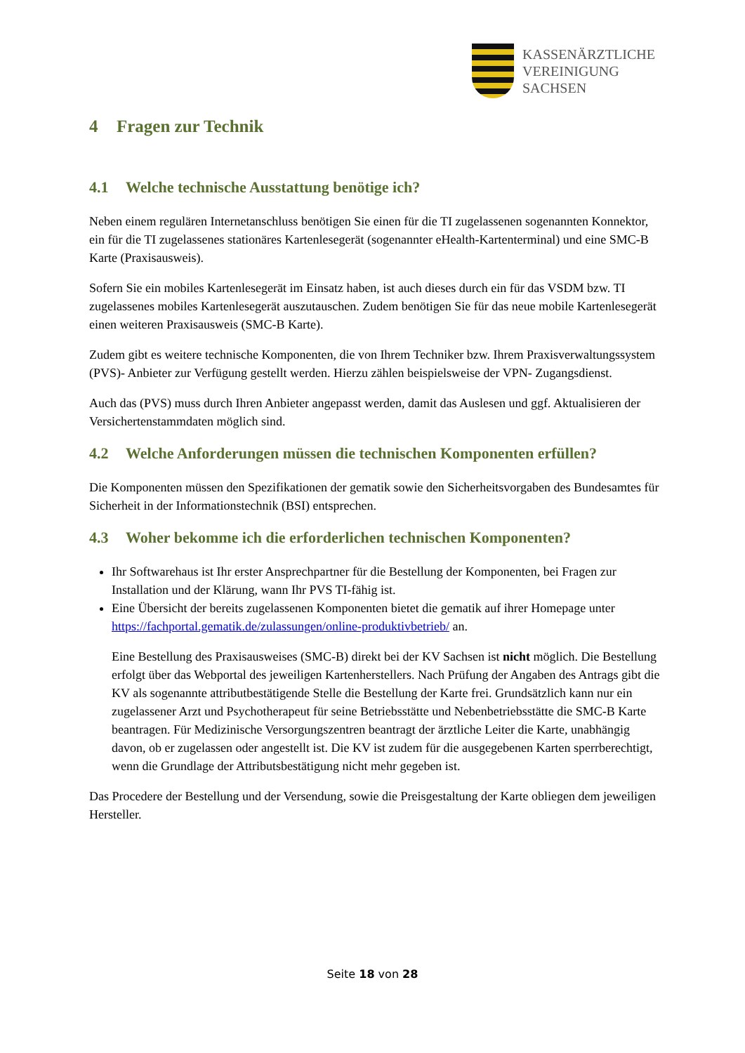KASSENÄRZTLICHE
VEREINIGUNG
SACHSEN
4 Fragen zur Technik
4.1 Welche technische Ausstattung benötige ich?
Neben einem regulären Internetanschluss benötigen Sie einen für die TI zugelassenen sogenannten Konnektor, ein für die TI zugelassenes stationäres Kartenlesegerät (sogenannter eHealth-Kartenterminal) und eine SMC-B Karte (Praxisausweis).
Sofern Sie ein mobiles Kartenlesegerät im Einsatz haben, ist auch dieses durch ein für das VSDM bzw. TI zugelassenes mobiles Kartenlesegerät auszutauschen. Zudem benötigen Sie für das neue mobile Kartenlesegerät einen weiteren Praxisausweis (SMC-B Karte).
Zudem gibt es weitere technische Komponenten, die von Ihrem Techniker bzw. Ihrem Praxisverwaltungssystem (PVS)- Anbieter zur Verfügung gestellt werden. Hierzu zählen beispielsweise der VPN- Zugangsdienst.
Auch das (PVS) muss durch Ihren Anbieter angepasst werden, damit das Auslesen und ggf. Aktualisieren der Versichertenstammdaten möglich sind.
4.2 Welche Anforderungen müssen die technischen Komponenten erfüllen?
Die Komponenten müssen den Spezifikationen der gematik sowie den Sicherheitsvorgaben des Bundesamtes für Sicherheit in der Informationstechnik (BSI) entsprechen.
4.3 Woher bekomme ich die erforderlichen technischen Komponenten?
Ihr Softwarehaus ist Ihr erster Ansprechpartner für die Bestellung der Komponenten, bei Fragen zur Installation und der Klärung, wann Ihr PVS TI-fähig ist.
Eine Übersicht der bereits zugelassenen Komponenten bietet die gematik auf ihrer Homepage unter https://fachportal.gematik.de/zulassungen/online-produktivbetrieb/ an.
Eine Bestellung des Praxisausweises (SMC-B) direkt bei der KV Sachsen ist nicht möglich. Die Bestellung erfolgt über das Webportal des jeweiligen Kartenherstellers. Nach Prüfung der Angaben des Antrags gibt die KV als sogenannte attributbestätigende Stelle die Bestellung der Karte frei. Grundsätzlich kann nur ein zugelassener Arzt und Psychotherapeut für seine Betriebsstätte und Nebenbetriebsstätte die SMC-B Karte beantragen. Für Medizinische Versorgungszentren beantragt der ärztliche Leiter die Karte, unabhängig davon, ob er zugelassen oder angestellt ist. Die KV ist zudem für die ausgegebenen Karten sperrberechtigt, wenn die Grundlage der Attributsbestätigung nicht mehr gegeben ist.
Das Procedere der Bestellung und der Versendung, sowie die Preisgestaltung der Karte obliegen dem jeweiligen Hersteller.
Seite 18 von 28